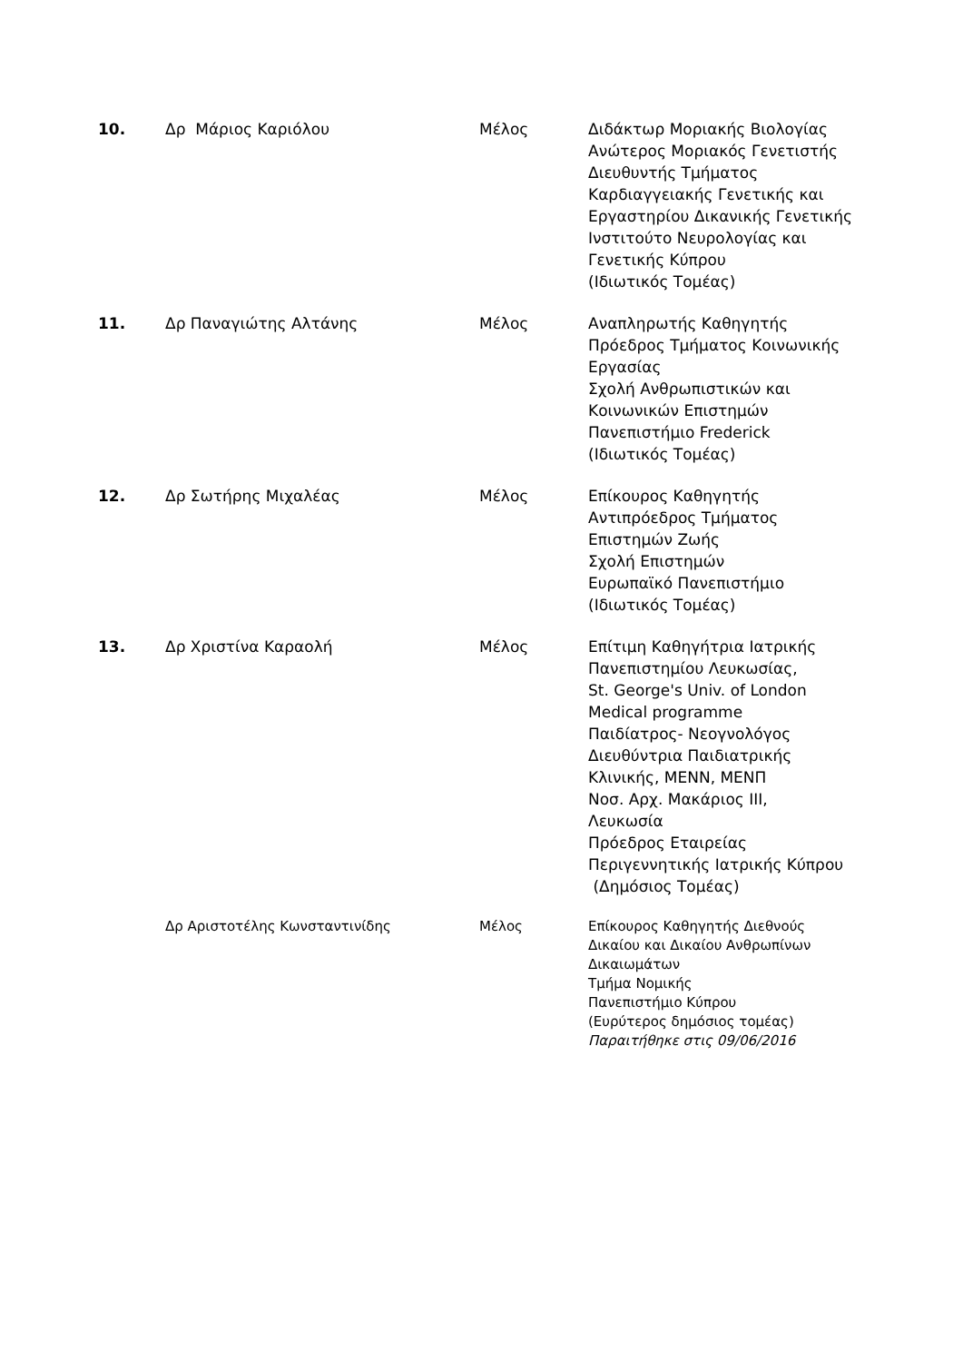| 10. | Δρ Μάριος Καριόλου | Μέλος | Διδάκτωρ Μοριακής Βιολογίας Ανώτερος Μοριακός Γενετιστής Διευθυντής Τμήματος Καρδιαγγειακής Γενετικής και Εργαστηρίου Δικανικής Γενετικής Ινστιτούτο Νευρολογίας και Γενετικής Κύπρου (Ιδιωτικός Τομέας) |
| 11. | Δρ Παναγιώτης Αλτάνης | Μέλος | Αναπληρωτής Καθηγητής Πρόεδρος Τμήματος Κοινωνικής Εργασίας Σχολή Ανθρωπιστικών και Κοινωνικών Επιστημών Πανεπιστήμιο Frederick (Ιδιωτικός Τομέας) |
| 12. | Δρ Σωτήρης Μιχαλέας | Μέλος | Επίκουρος Καθηγητής Αντιπρόεδρος Τμήματος Επιστημών Ζωής Σχολή Επιστημών Ευρωπαϊκό Πανεπιστήμιο (Ιδιωτικός Τομέας) |
| 13. | Δρ Χριστίνα Καραολή | Μέλος | Επίτιμη Καθηγήτρια Ιατρικής Πανεπιστημίου Λευκωσίας, St. George's Univ. of London Medical programme Παιδίατρος- Νεογνολόγος Διευθύντρια Παιδιατρικής Κλινικής, ΜΕΝΝ, ΜΕΝΠ Νοσ. Αρχ. Μακάριος ΙΙΙ, Λευκωσία Πρόεδρος Εταιρείας Περιγεννητικής Ιατρικής Κύπρου (Δημόσιος Τομέας) |
| | Δρ Αριστοτέλης Κωνσταντινίδης | Μέλος | Επίκουρος Καθηγητής Διεθνούς Δικαίου και Δικαίου Ανθρωπίνων Δικαιωμάτων Τμήμα Νομικής Πανεπιστήμιο Κύπρου (Ευρύτερος δημόσιος τομέας) Παραιτήθηκε στις 09/06/2016 |